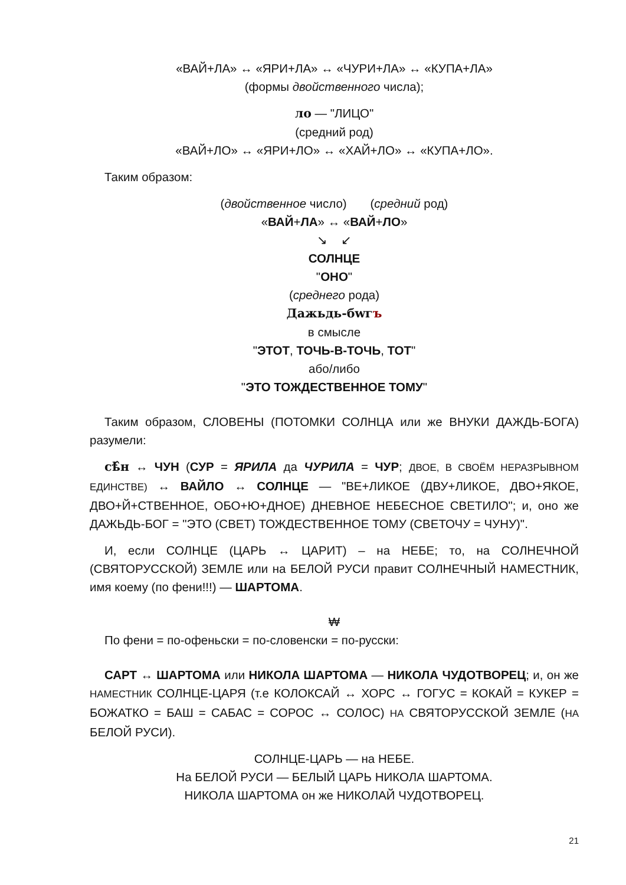«ВАЙ+ЛА» ↔ «ЯРИ+ЛА» ↔ «ЧУРИ+ЛА» ↔ «КУПА+ЛА»
(формы двойственного числа);
ло — "ЛИЦО"
(средний род)
«ВАЙ+ЛО» ↔ «ЯРИ+ЛО» ↔ «ХАЙ+ЛО» ↔ «КУПА+ЛО».
Таким образом:
(двойственное число) (средний род)
«ВАЙ+ЛА» ↔ «ВАЙ+ЛО»
↘ ↙
СОЛНЦЕ
"ОНО"
(среднего рода)
Дажьдь-бwгъ
в смысле
"ЭТОТ, ТОЧЬ-В-ТОЧЬ, ТОТ"
або/либо
"ЭТО ТОЖДЕСТВЕННОЕ ТОМУ"
Таким образом, СЛОВЕНЫ (ПОТОМКИ СОЛНЦА или же ВНУКИ ДАЖДЬ-БОГА) разумели:
сѣ̂н ↔ ЧУН (СУР = ЯРИЛА да ЧУРИЛА = ЧУР; ДВОЕ, В СВОЁМ НЕРАЗРЫВНОМ ЕДИНСТВЕ) ↔ ВАЙЛО ↔ СОЛНЦЕ — "ВЕ+ЛИКОЕ (ДВУ+ЛИКОЕ, ДВО+ЯКОЕ, ДВО+Й+СТВЕННОЕ, ОБО+Ю+ДНОЕ) ДНЕВНОЕ НЕБЕСНОЕ СВЕТИЛО"; и, оно же ДАЖЬДЬ-БОГ = "ЭТО (СВЕТ) ТОЖДЕСТВЕННОЕ ТОМУ (СВЕТОЧУ = ЧУНУ)".
И, если СОЛНЦЕ (ЦАРЬ ↔ ЦАРИТ) – на НЕБЕ; то, на СОЛНЕЧНОЙ (СВЯТОРУССКОЙ) ЗЕМЛЕ или на БЕЛОЙ РУСИ правит СОЛНЕЧНЫЙ НАМЕСТНИК, имя коему (по фени!!!) — ШАРТОМА.
₩
По фени = по-офеньски = по-словенски = по-русски:
САРТ ↔ ШАРТОМА или НИКОЛА ШАРТОМА — НИКОЛА ЧУДОТВОРЕЦ; и, он же НАМЕСТНИК СОЛНЦЕ-ЦАРЯ (т.е КОЛОКСАЙ ↔ ХОРС ↔ ГОГУС = КОКАЙ = КУКЕР = БОЖАТКО = БАШ = САБАС = СОРОС ↔ СОЛОС) НА СВЯТОРУССКОЙ ЗЕМЛЕ (НА БЕЛОЙ РУСИ).
СОЛНЦЕ-ЦАРЬ — на НЕБЕ.
На БЕЛОЙ РУСИ — БЕЛЫЙ ЦАРЬ НИКОЛА ШАРТОМА.
НИКОЛА ШАРТОМА он же НИКОЛАЙ ЧУДОТВОРЕЦ.
21